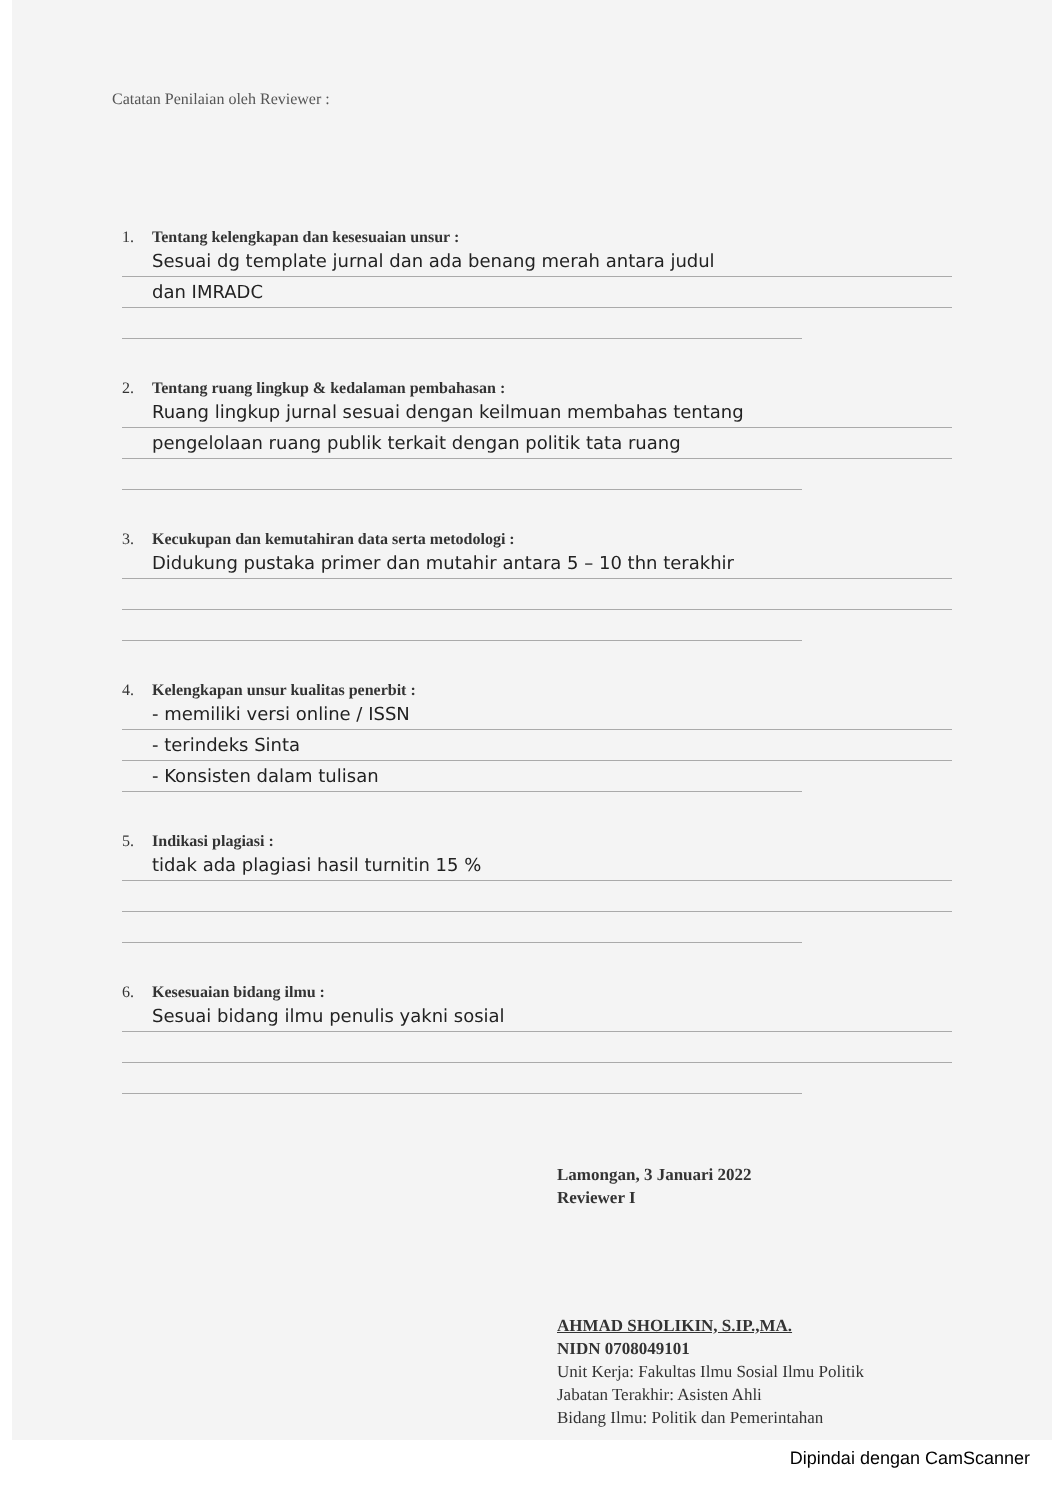Catatan Penilaian oleh Reviewer :
1. Tentang kelengkapan dan kesesuaian unsur :
Sesuai dg template jurnal dan ada benang merah antara judul
dan IMRADC
2. Tentang ruang lingkup & kedalaman pembahasan :
Ruang lingkup jurnal sesuai dengan keilmuan membahas tentang
pengelolaan ruang publik terkait dengan politik tata ruang
3. Kecukupan dan kemutahiran data serta metodologi :
Didukung pustaka primer dan mutahir antara 5 – 10 thn terakhir
4. Kelengkapan unsur kualitas penerbit :
- memiliki versi online / ISSN
- terindeks Sinta
- Konsisten dalam tulisan
5. Indikasi plagiasi :
tidak ada plagiasi hasil turnitin 15 %
6. Kesesuaian bidang ilmu :
Sesuai bidang ilmu penulis yakni sosial
Lamongan, 3 Januari 2022
Reviewer I
AHMAD SHOLIKIN, S.IP.,MA.
NIDN 0708049101
Unit Kerja: Fakultas Ilmu Sosial Ilmu Politik
Jabatan Terakhir: Asisten Ahli
Bidang Ilmu: Politik dan Pemerintahan
Dipindai dengan CamScanner